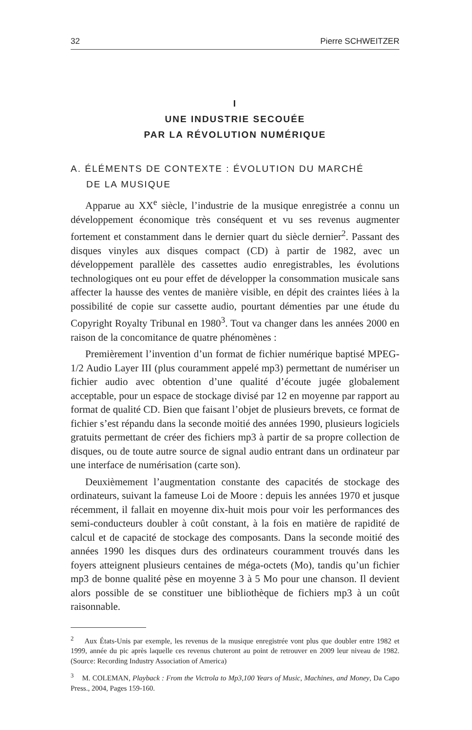32 Pierre SCHWEITZER
I
UNE INDUSTRIE SECOUÉE
PAR LA RÉVOLUTION NUMÉRIQUE
A. ÉLÉMENTS DE CONTEXTE : ÉVOLUTION DU MARCHÉ
DE LA MUSIQUE
Apparue au XX<sup>e</sup> siècle, l’industrie de la musique enregistrée a connu un développement économique très conséquent et vu ses revenus augmenter fortement et constamment dans le dernier quart du siècle dernier<sup>2</sup>. Passant des disques vinyles aux disques compact (CD) à partir de 1982, avec un développement parallèle des cassettes audio enregistrables, les évolutions technologiques ont eu pour effet de développer la consommation musicale sans affecter la hausse des ventes de manière visible, en dépit des craintes liées à la possibilité de copie sur cassette audio, pourtant démenties par une étude du Copyright Royalty Tribunal en 1980<sup>3</sup>. Tout va changer dans les années 2000 en raison de la concomitance de quatre phénomènes :
Premièrement l’invention d’un format de fichier numérique baptisé MPEG-1/2 Audio Layer III (plus couramment appelé mp3) permettant de numériser un fichier audio avec obtention d’une qualité d’écoute jugée globalement acceptable, pour un espace de stockage divisé par 12 en moyenne par rapport au format de qualité CD. Bien que faisant l’objet de plusieurs brevets, ce format de fichier s’est répandu dans la seconde moitié des années 1990, plusieurs logiciels gratuits permettant de créer des fichiers mp3 à partir de sa propre collection de disques, ou de toute autre source de signal audio entrant dans un ordinateur par une interface de numérisation (carte son).
Deuxièmement l’augmentation constante des capacités de stockage des ordinateurs, suivant la fameuse Loi de Moore : depuis les années 1970 et jusque récemment, il fallait en moyenne dix-huit mois pour voir les performances des semi-conducteurs doubler à coût constant, à la fois en matière de rapidité de calcul et de capacité de stockage des composants. Dans la seconde moitié des années 1990 les disques durs des ordinateurs couramment trouvés dans les foyers atteignent plusieurs centaines de méga-octets (Mo), tandis qu’un fichier mp3 de bonne qualité pèse en moyenne 3 à 5 Mo pour une chanson. Il devient alors possible de se constituer une bibliothèque de fichiers mp3 à un coût raisonnable.
<sup>2</sup> Aux États-Unis par exemple, les revenus de la musique enregistrée vont plus que doubler entre 1982 et 1999, année du pic après laquelle ces revenus chuteront au point de retrouver en 2009 leur niveau de 1982. (Source: Recording Industry Association of America)
<sup>3</sup> M. COLEMAN, Playback : From the Victrola to Mp3,100 Years of Music, Machines, and Money, Da Capo Press., 2004, Pages 159-160.